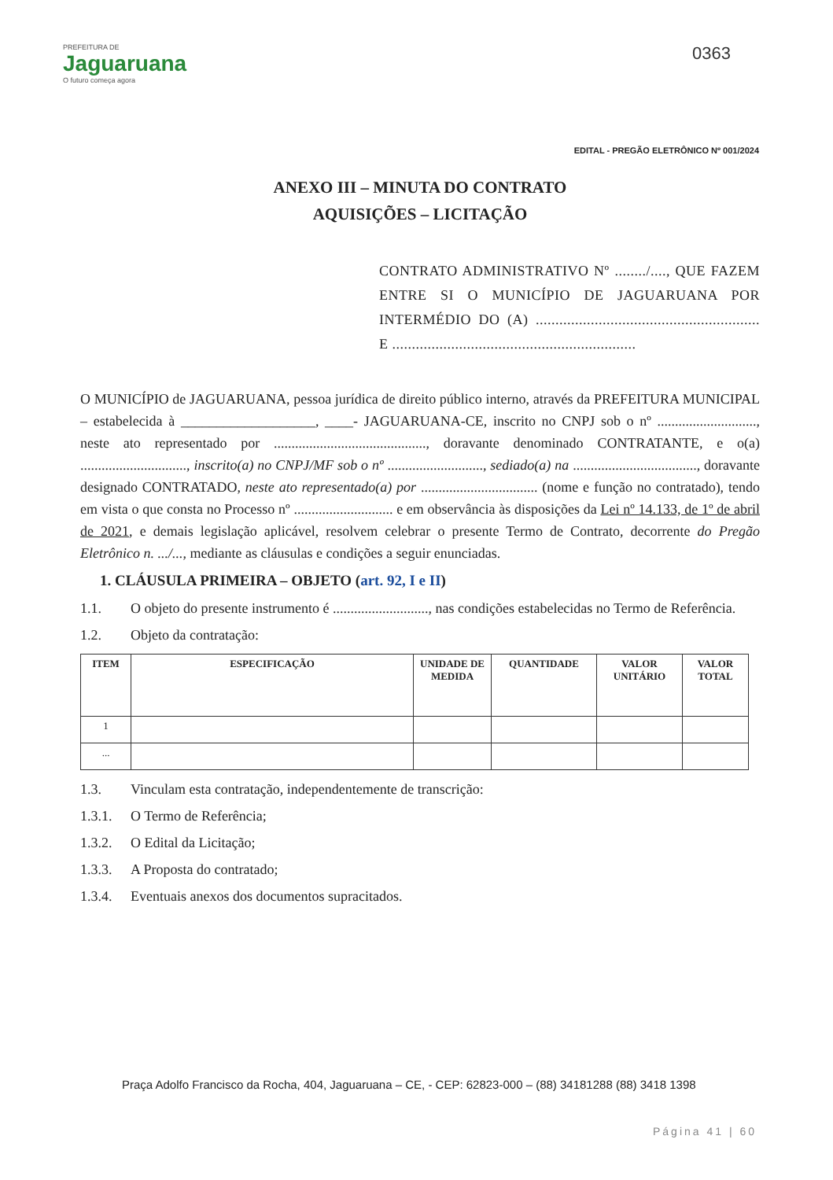PREFEITURA DE
Jaguaruana
O futuro começa agora
0363
EDITAL - PREGÃO ELETRÔNICO Nº 001/2024
ANEXO III – MINUTA DO CONTRATO
AQUISIÇÕES – LICITAÇÃO
CONTRATO ADMINISTRATIVO Nº ......../...., QUE FAZEM ENTRE SI O MUNICÍPIO DE JAGUARUANA POR INTERMÉDIO DO (A) ......................................................... E ..............................................................
O MUNICÍPIO de JAGUARUANA, pessoa jurídica de direito público interno, através da PREFEITURA MUNICIPAL – estabelecida à ___________________, ____- JAGUARUANA-CE, inscrito no CNPJ sob o nº ............................, neste ato representado por ..........................................., doravante denominado CONTRATANTE, e o(a) .............................., inscrito(a) no CNPJ/MF sob o nº ..........................., sediado(a) na ..................................., doravante designado CONTRATADO, neste ato representado(a) por ................................. (nome e função no contratado), tendo em vista o que consta no Processo nº ............................ e em observância às disposições da Lei nº 14.133, de 1º de abril de 2021, e demais legislação aplicável, resolvem celebrar o presente Termo de Contrato, decorrente do Pregão Eletrônico n. .../..., mediante as cláusulas e condições a seguir enunciadas.
1. CLÁUSULA PRIMEIRA – OBJETO (art. 92, I e II)
1.1. O objeto do presente instrumento é ..........................., nas condições estabelecidas no Termo de Referência.
1.2. Objeto da contratação:
| ITEM | ESPECIFICAÇÃO | UNIDADE DE MEDIDA | QUANTIDADE | VALOR UNITÁRIO | VALOR TOTAL |
| --- | --- | --- | --- | --- | --- |
| 1 | | | | | |
| ... | | | | | |
1.3. Vinculam esta contratação, independentemente de transcrição:
1.3.1. O Termo de Referência;
1.3.2. O Edital da Licitação;
1.3.3. A Proposta do contratado;
1.3.4. Eventuais anexos dos documentos supracitados.
Praça Adolfo Francisco da Rocha, 404, Jaguaruana – CE, - CEP: 62823-000 – (88) 34181288 (88) 3418 1398
Página 41 | 60